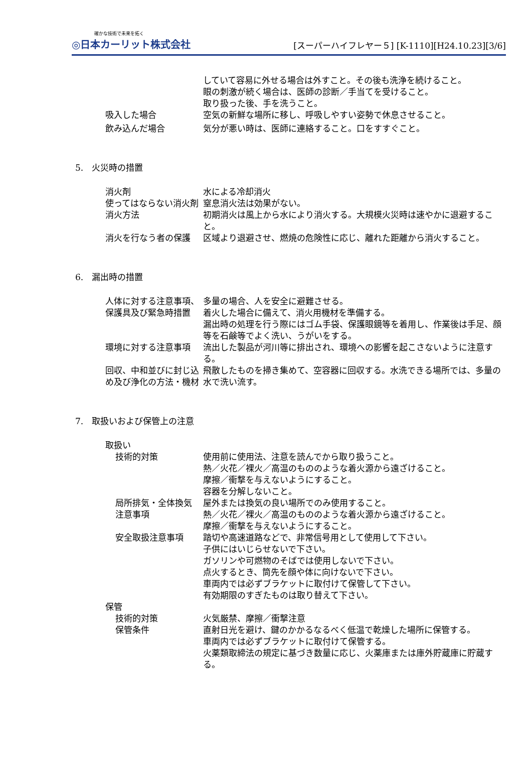確かな技術で未来を拓く
◎日本カーリット株式会社
[スーパーハイフレヤー５] [K-1110][H24.10.23][3/6]
していて容易に外せる場合は外すこと。その後も洗浄を続けること。
眼の刺激が続く場合は、医師の診断／手当てを受けること。
取り扱った後、手を洗うこと。
吸入した場合 空気の新鮮な場所に移し、呼吸しやすい姿勢で休息させること。
飲み込んだ場合 気分が悪い時は、医師に連絡すること。口をすすぐこと。
5.　火災時の措置
消火剤 水による冷却消火
使ってはならない消火剤 窒息消火法は効果がない。
消火方法 初期消火は風上から水により消火する。大規模火災時は速やかに退避すること。
消火を行なう者の保護 区域より退避させ、燃焼の危険性に応じ、離れた距離から消火すること。
6.　漏出時の措置
人体に対する注意事項、保護具及び緊急時措置
多量の場合、人を安全に避難させる。
着火した場合に備えて、消火用機材を準備する。
漏出時の処理を行う際にはゴム手袋、保護眼鏡等を着用し、作業後は手足、顔等を石鹸等でよく洗い、うがいをする。
環境に対する注意事項 流出した製品が河川等に排出され、環境への影響を起こさないように注意する。
回収、中和並びに封じ込め及び浄化の方法・機材
飛散したものを掃き集めて、空容器に回収する。水洗できる場所では、多量の水で洗い流す。
7.　取扱いおよび保管上の注意
取扱い
技術的対策 使用前に使用法、注意を読んでから取り扱うこと。
熱／火花／裸火／高温のもののような着火源から遠ざけること。
摩擦／衝撃を与えないようにすること。
容器を分解しないこと。
局所排気・全体換気 屋外または換気の良い場所でのみ使用すること。
注意事項 熱／火花／裸火／高温のもののような着火源から遠ざけること。
摩擦／衝撃を与えないようにすること。
安全取扱注意事項 踏切や高速道路などで、非常信号用として使用して下さい。
子供にはいじらせないで下さい。
ガソリンや可燃物のそばでは使用しないで下さい。
点火するとき、筒先を顔や体に向けないで下さい。
車両内では必ずブラケットに取付けて保管して下さい。
有効期限のすぎたものは取り替えて下さい。
保管
技術的対策 火気厳禁、摩擦／衝撃注意
保管条件 直射日光を避け、鍵のかかるなるべく低温で乾燥した場所に保管する。
車両内では必ずブラケットに取付けて保管する。
火薬類取締法の規定に基づき数量に応じ、火薬庫または庫外貯蔵庫に貯蔵する。